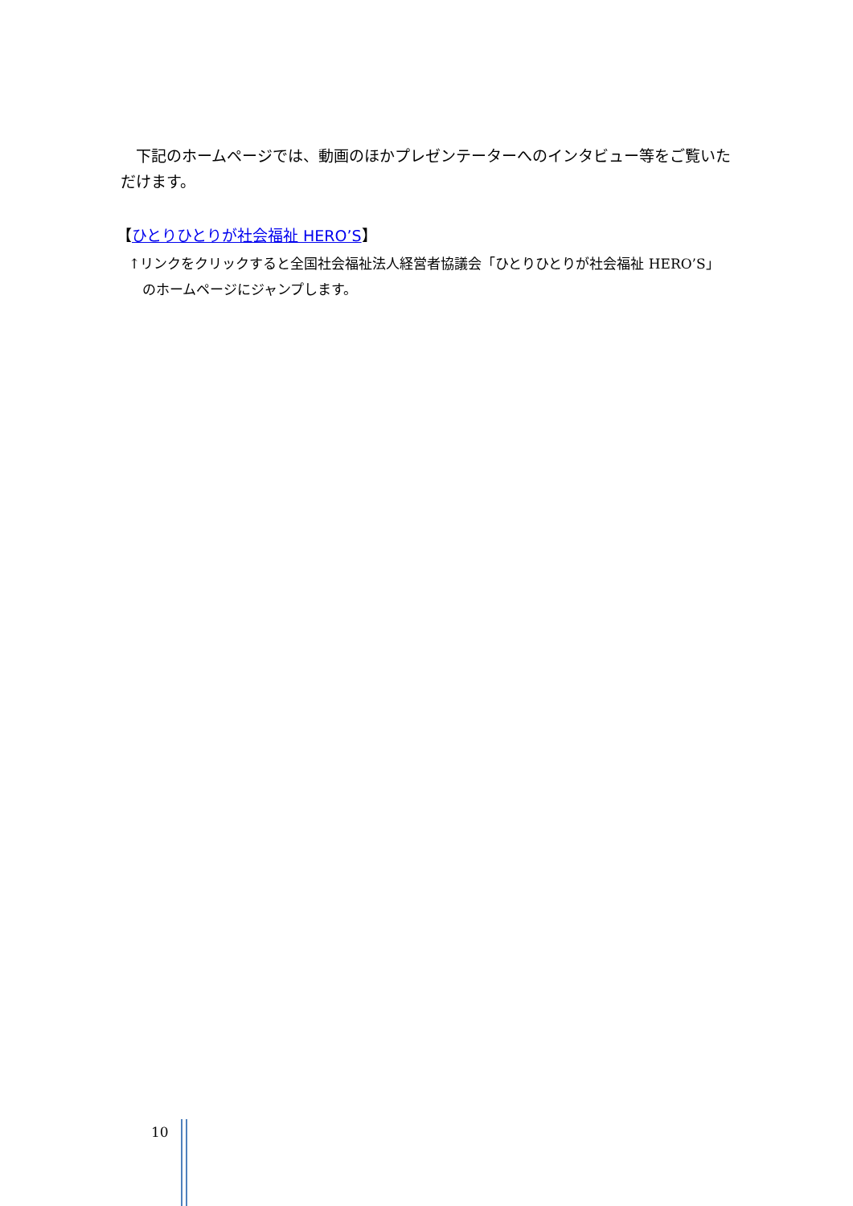下記のホームページでは、動画のほかプレゼンテーターへのインタビュー等をご覧いただけます。
【ひとりひとりが社会福祉 HERO’S】
↑リンクをクリックすると全国社会福祉法人経営者協議会「ひとりひとりが社会福祉 HERO’S」
　のホームページにジャンプします。
10